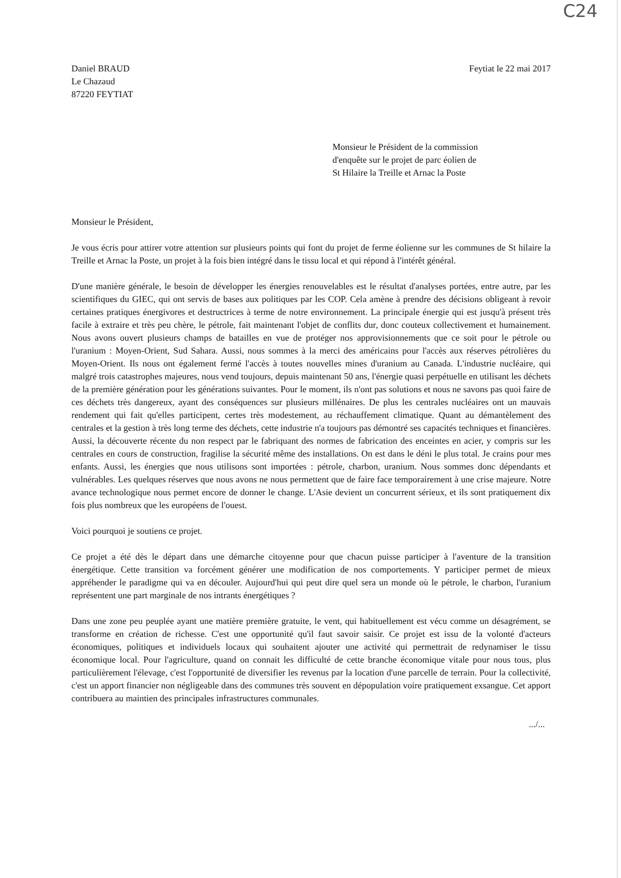C24
Daniel BRAUD
Le Chazaud
87220 FEYTIAT
Feytiat le 22 mai 2017
Monsieur le Président de la commission
d'enquête sur le projet de parc éolien de
St Hilaire la Treille et Arnac la Poste
Monsieur le Président,
Je vous écris pour attirer votre attention sur plusieurs points qui font du projet de ferme éolienne sur les communes de St hilaire la Treille et Arnac la Poste, un projet à la fois bien intégré dans le tissu local et qui répond à l'intérêt général.
D'une manière générale, le besoin de développer les énergies renouvelables est le résultat d'analyses portées, entre autre, par les scientifiques du GIEC, qui ont servis de bases aux politiques par les COP. Cela amène à prendre des décisions obligeant à revoir certaines pratiques énergivores et destructrices à terme de notre environnement. La principale énergie qui est jusqu'à présent très facile à extraire et très peu chère, le pétrole, fait maintenant l'objet de conflits dur, donc couteux collectivement et humainement. Nous avons ouvert plusieurs champs de batailles en vue de protéger nos approvisionnements que ce soit pour le pétrole ou l'uranium : Moyen-Orient, Sud Sahara. Aussi, nous sommes à la merci des américains pour l'accès aux réserves pétrolières du Moyen-Orient. Ils nous ont également fermé l'accès à toutes nouvelles mines d'uranium au Canada. L'industrie nucléaire, qui malgré trois catastrophes majeures, nous vend toujours, depuis maintenant 50 ans, l'énergie quasi perpétuelle en utilisant les déchets de la première génération pour les générations suivantes. Pour le moment, ils n'ont pas solutions et nous ne savons pas quoi faire de ces déchets très dangereux, ayant des conséquences sur plusieurs millénaires. De plus les centrales nucléaires ont un mauvais rendement qui fait qu'elles participent, certes très modestement, au réchauffement climatique. Quant au démantèlement des centrales et la gestion à très long terme des déchets, cette industrie n'a toujours pas démontré ses capacités techniques et financières. Aussi, la découverte récente du non respect par le fabriquant des normes de fabrication des enceintes en acier, y compris sur les centrales en cours de construction, fragilise la sécurité même des installations. On est dans le déni le plus total. Je crains pour mes enfants. Aussi, les énergies que nous utilisons sont importées : pétrole, charbon, uranium. Nous sommes donc dépendants et vulnérables. Les quelques réserves que nous avons ne nous permettent que de faire face temporairement à une crise majeure. Notre avance technologique nous permet encore de donner le change. L'Asie devient un concurrent sérieux, et ils sont pratiquement dix fois plus nombreux que les européens de l'ouest.
Voici pourquoi je soutiens ce projet.
Ce projet a été dès le départ dans une démarche citoyenne pour que chacun puisse participer à l'aventure de la transition énergétique. Cette transition va forcément générer une modification de nos comportements. Y participer permet de mieux appréhender le paradigme qui va en découler. Aujourd'hui qui peut dire quel sera un monde où le pétrole, le charbon, l'uranium représentent une part marginale de nos intrants énergétiques ?
Dans une zone peu peuplée ayant une matière première gratuite, le vent, qui habituellement est vécu comme un désagrément, se transforme en création de richesse. C'est une opportunité qu'il faut savoir saisir. Ce projet est issu de la volonté d'acteurs économiques, politiques et individuels locaux qui souhaitent ajouter une activité qui permettrait de redynamiser le tissu économique local. Pour l'agriculture, quand on connait les difficulté de cette branche économique vitale pour nous tous, plus particulièrement l'élevage, c'est l'opportunité de diversifier les revenus par la location d'une parcelle de terrain. Pour la collectivité, c'est un apport financier non négligeable dans des communes très souvent en dépopulation voire pratiquement exsangue. Cet apport contribuera au maintien des principales infrastructures communales.
.../...